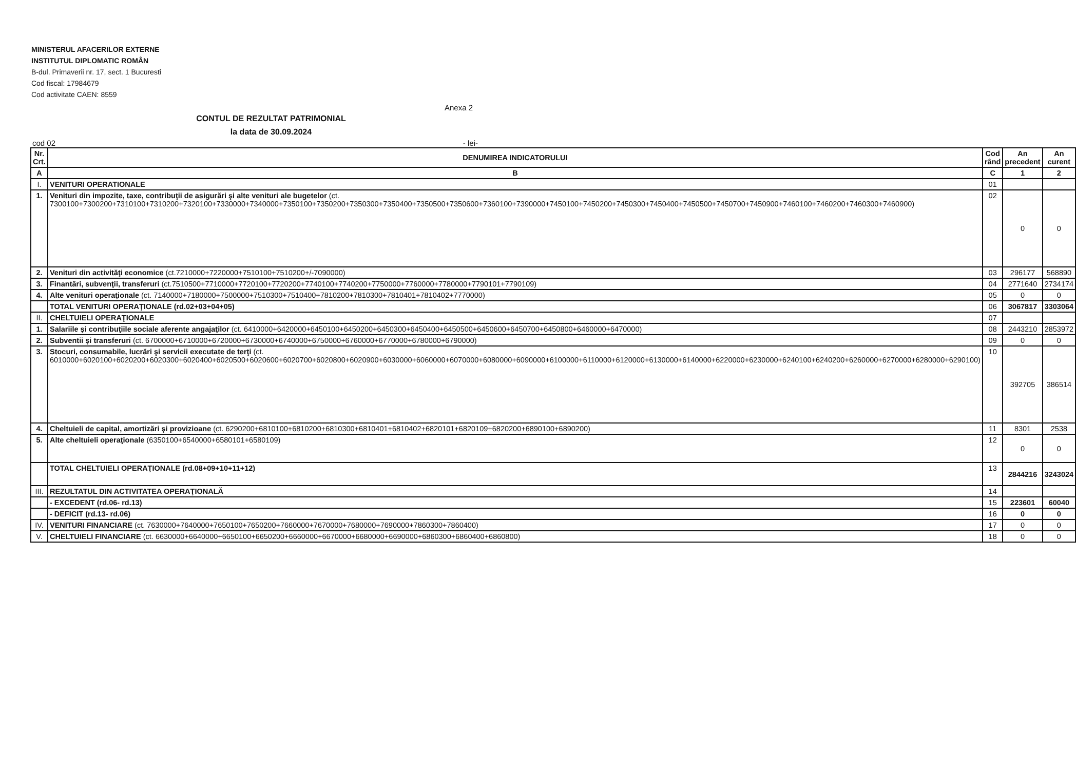MINISTERUL AFACERILOR EXTERNE
INSTITUTUL DIPLOMATIC ROMÂN
B-dul. Primaverii nr. 17, sect. 1 Bucuresti
Cod fiscal: 17984679
Cod activitate CAEN: 8559
Anexa 2
CONTUL DE REZULTAT PATRIMONIAL
la data de 30.09.2024
cod 02 - lei-
| Nr. Crt. | DENUMIREA INDICATORULUI | Cod rând | An precedent | An curent |
| --- | --- | --- | --- | --- |
| A | B | C | 1 | 2 |
| I. | VENITURI OPERATIONALE | 01 | | |
| 1. | Venituri din impozite, taxe, contribuţii de asigurări şi alte venituri ale bugetelor (ct. 7300100+7300200+7310100+7310200+7320100+7330000+7340000+7350100+7350200+7350300+7350400+7350500+7350600+7360100+7390000+7450100+7450200+7450300+7450400+7450500+7450700+7450900+7460100+7460200+7460300+7460900) | 02 | 0 | 0 |
| 2. | Venituri din activităţi economice (ct.7210000+7220000+7510100+7510200+/-7090000) | 03 | 296177 | 568890 |
| 3. | Finantări, subvenţii, transferuri (ct.7510500+7710000+7720100+7720200+7740100+7740200+7750000+7760000+7780000+7790101+7790109) | 04 | 2771640 | 2734174 |
| 4. | Alte venituri operaţionale (ct. 7140000+7180000+7500000+7510300+7510400+7810200+7810300+7810401+7810402+7770000) | 05 | 0 | 0 |
| | TOTAL VENITURI OPERAŢIONALE (rd.02+03+04+05) | 06 | 3067817 | 3303064 |
| II. | CHELTUIELI OPERAŢIONALE | 07 | | |
| 1. | Salariile şi contribuţiile sociale aferente angajaţilor (ct. 6410000+6420000+6450100+6450200+6450300+6450400+6450500+6450600+6450700+6450800+6460000+6470000) | 08 | 2443210 | 2853972 |
| 2. | Subventii şi transferuri (ct. 6700000+6710000+6720000+6730000+6740000+6750000+6760000+6770000+6780000+6790000) | 09 | 0 | 0 |
| 3. | Stocuri, consumabile, lucrări şi servicii executate de terţi (ct. 6010000+6020100+6020200+6020300+6020400+6020500+6020600+6020700+6020800+6020900+6030000+6060000+6070000+6080000+6090000+6100000+6110000+6120000+6130000+6140000+6220000+6230000+6240100+6240200+6260000+6270000+6280000+6290100) | 10 | 392705 | 386514 |
| 4. | Cheltuieli de capital, amortizări şi provizioane (ct. 6290200+6810100+6810200+6810300+6810401+6810402+6820101+6820109+6820200+6890100+6890200) | 11 | 8301 | 2538 |
| 5. | Alte cheltuieli operaţionale (6350100+6540000+6580101+6580109) | 12 | 0 | 0 |
| | TOTAL CHELTUIELI OPERAŢIONALE (rd.08+09+10+11+12) | 13 | 2844216 | 3243024 |
| III. | REZULTATUL DIN ACTIVITATEA OPERAŢIONALĂ | 14 | | |
| | - EXCEDENT (rd.06- rd.13) | 15 | 223601 | 60040 |
| | - DEFICIT (rd.13- rd.06) | 16 | 0 | 0 |
| IV. | VENITURI FINANCIARE (ct. 7630000+7640000+7650100+7650200+7660000+7670000+7680000+7690000+7860300+7860400) | 17 | 0 | 0 |
| V. | CHELTUIELI FINANCIARE (ct. 6630000+6640000+6650100+6650200+6660000+6670000+6680000+6690000+6860300+6860400+6860800) | 18 | 0 | 0 |